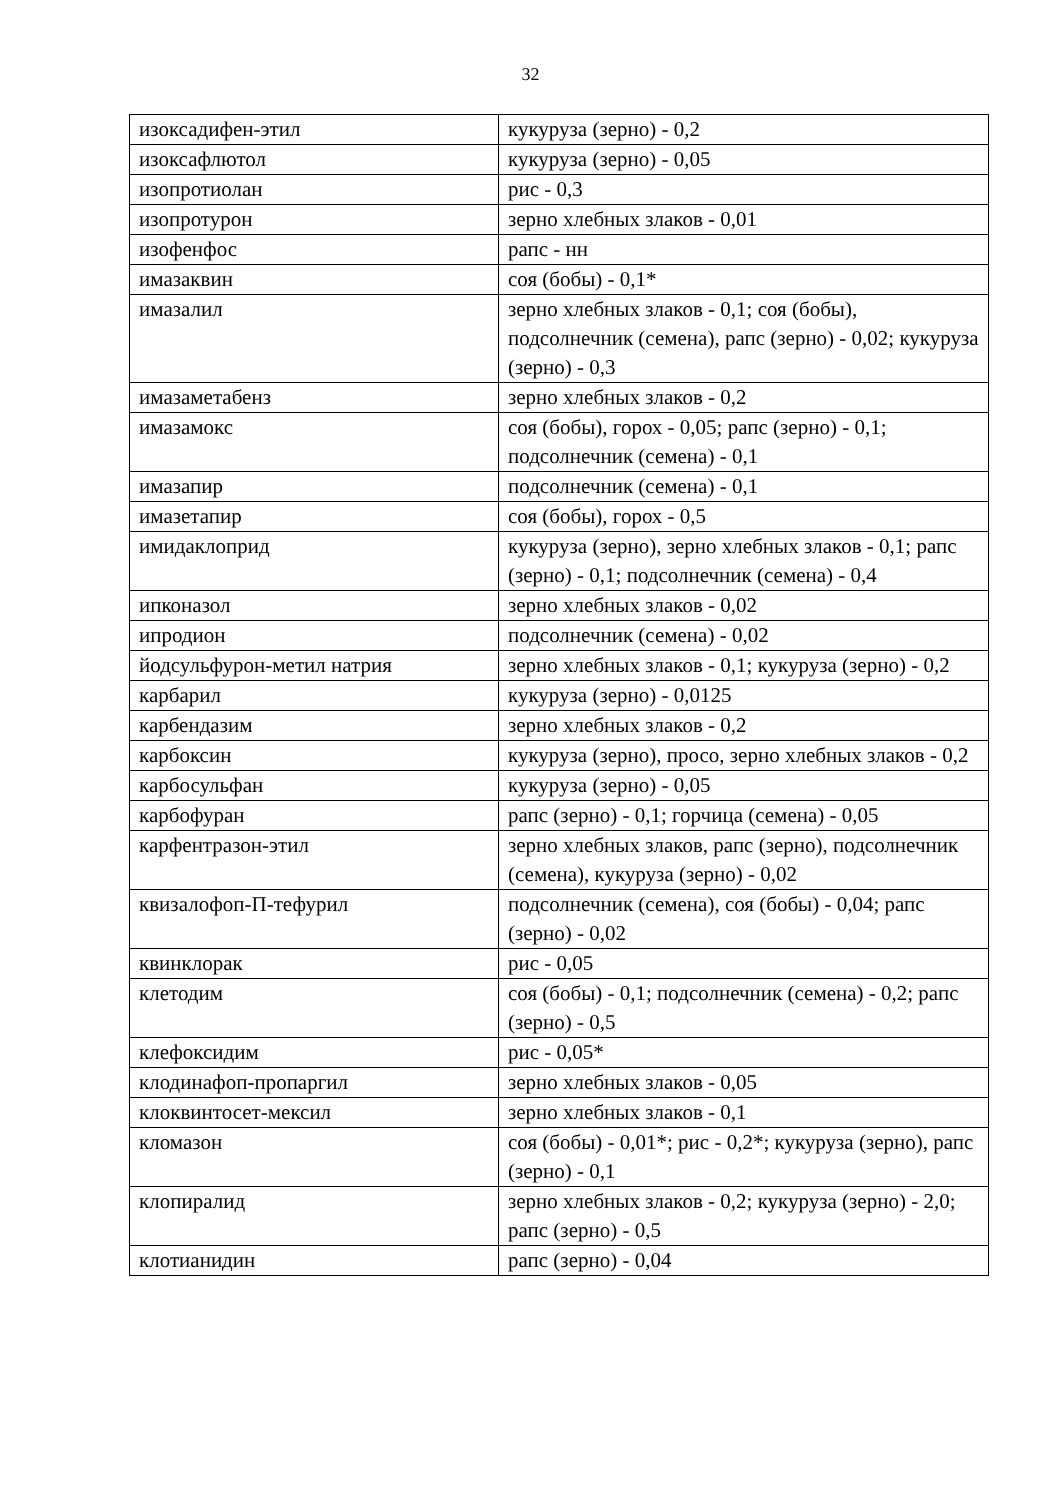32
| изоксадифен-этил | кукуруза (зерно) - 0,2 |
| изоксафлютол | кукуруза (зерно) - 0,05 |
| изопротиолан | рис - 0,3 |
| изопротурон | зерно хлебных злаков - 0,01 |
| изофенфос | рапс - нн |
| имазаквин | соя (бобы) - 0,1* |
| имазалил | зерно хлебных злаков - 0,1; соя (бобы), подсолнечник (семена), рапс (зерно) - 0,02; кукуруза (зерно) - 0,3 |
| имазаметабенз | зерно хлебных злаков - 0,2 |
| имазамокс | соя (бобы), горох - 0,05; рапс (зерно) - 0,1; подсолнечник (семена) - 0,1 |
| имазапир | подсолнечник (семена) - 0,1 |
| имазетапир | соя (бобы), горох - 0,5 |
| имидаклоприд | кукуруза (зерно), зерно хлебных злаков - 0,1; рапс (зерно) - 0,1; подсолнечник (семена) - 0,4 |
| ипконазол | зерно хлебных злаков - 0,02 |
| ипродион | подсолнечник (семена) - 0,02 |
| йодсульфурон-метил натрия | зерно хлебных злаков - 0,1; кукуруза (зерно) - 0,2 |
| карбарил | кукуруза (зерно) - 0,0125 |
| карбендазим | зерно хлебных злаков - 0,2 |
| карбоксин | кукуруза (зерно), просо, зерно хлебных злаков - 0,2 |
| карбосульфан | кукуруза (зерно) - 0,05 |
| карбофуран | рапс (зерно) - 0,1; горчица (семена) - 0,05 |
| карфентразон-этил | зерно хлебных злаков, рапс (зерно), подсолнечник (семена), кукуруза (зерно) - 0,02 |
| квизалофоп-П-тефурил | подсолнечник (семена), соя (бобы) - 0,04; рапс (зерно) - 0,02 |
| квинклорак | рис - 0,05 |
| клетодим | соя (бобы) - 0,1; подсолнечник (семена) - 0,2; рапс (зерно) - 0,5 |
| клефоксидим | рис - 0,05* |
| клодинафоп-пропаргил | зерно хлебных злаков - 0,05 |
| клоквинтосет-мексил | зерно хлебных злаков - 0,1 |
| кломазон | соя (бобы) - 0,01*; рис - 0,2*; кукуруза (зерно), рапс (зерно) - 0,1 |
| клопиралид | зерно хлебных злаков - 0,2; кукуруза (зерно) - 2,0; рапс (зерно) - 0,5 |
| клотианидин | рапс (зерно) - 0,04 |